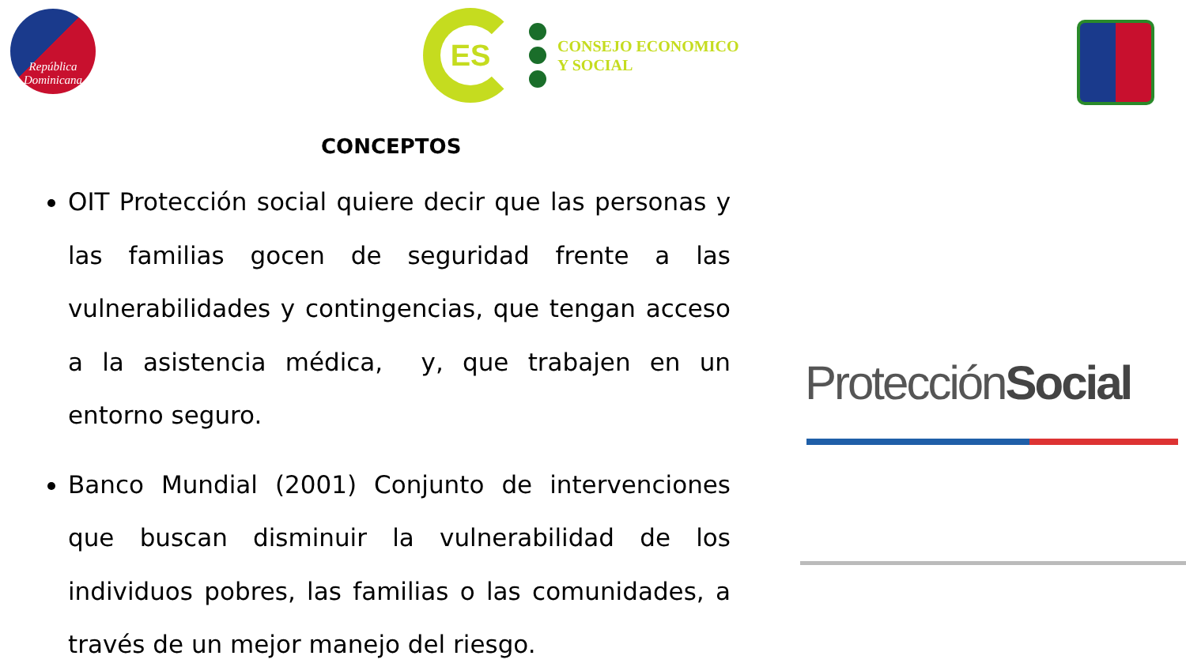República
Dominicana
ES
CONSEJO ECONOMICO
Y SOCIAL
CONCEPTOS
OIT Protección social quiere decir que las personas y las familias gocen de seguridad frente a las vulnerabilidades y contingencias, que tengan acceso a la asistencia médica, y, que trabajen en un entorno seguro.
Banco Mundial (2001) Conjunto de intervenciones que buscan disminuir la vulnerabilidad de los individuos pobres, las familias o las comunidades, a través de un mejor manejo del riesgo.
ProtecciónSocial